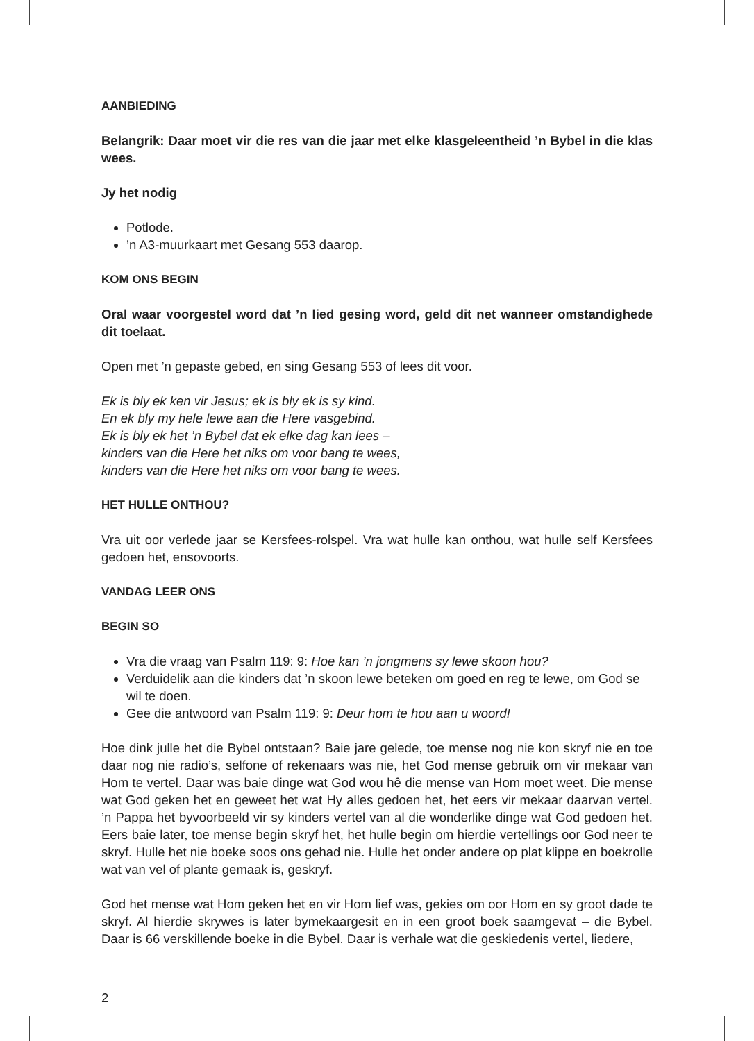AANBIEDING
Belangrik: Daar moet vir die res van die jaar met elke klasgeleentheid ’n Bybel in die klas wees.
Jy het nodig
Potlode.
’n A3-muurkaart met Gesang 553 daarop.
KOM ONS BEGIN
Oral waar voorgestel word dat ’n lied gesing word, geld dit net wanneer omstandighede dit toelaat.
Open met ’n gepaste gebed, en sing Gesang 553 of lees dit voor.
Ek is bly ek ken vir Jesus; ek is bly ek is sy kind.
En ek bly my hele lewe aan die Here vasgebind.
Ek is bly ek het ’n Bybel dat ek elke dag kan lees –
kinders van die Here het niks om voor bang te wees,
kinders van die Here het niks om voor bang te wees.
HET HULLE ONTHOU?
Vra uit oor verlede jaar se Kersfees-rolspel. Vra wat hulle kan onthou, wat hulle self Kersfees gedoen het, ensovoorts.
VANDAG LEER ONS
BEGIN SO
Vra die vraag van Psalm 119: 9: Hoe kan ’n jongmens sy lewe skoon hou?
Verduidelik aan die kinders dat ’n skoon lewe beteken om goed en reg te lewe, om God se wil te doen.
Gee die antwoord van Psalm 119: 9: Deur hom te hou aan u woord!
Hoe dink julle het die Bybel ontstaan? Baie jare gelede, toe mense nog nie kon skryf nie en toe daar nog nie radio’s, selfone of rekenaars was nie, het God mense gebruik om vir mekaar van Hom te vertel. Daar was baie dinge wat God wou hê die mense van Hom moet weet. Die mense wat God geken het en geweet het wat Hy alles gedoen het, het eers vir mekaar daarvan vertel. ’n Pappa het byvoorbeeld vir sy kinders vertel van al die wonderlike dinge wat God gedoen het. Eers baie later, toe mense begin skryf het, het hulle begin om hierdie vertellings oor God neer te skryf. Hulle het nie boeke soos ons gehad nie. Hulle het onder andere op plat klippe en boekrolle wat van vel of plante gemaak is, geskryf.
God het mense wat Hom geken het en vir Hom lief was, gekies om oor Hom en sy groot dade te skryf. Al hierdie skrywes is later bymekaargesit en in een groot boek saamgevat – die Bybel. Daar is 66 verskillende boeke in die Bybel. Daar is verhale wat die geskiedenis vertel, liedere,
2